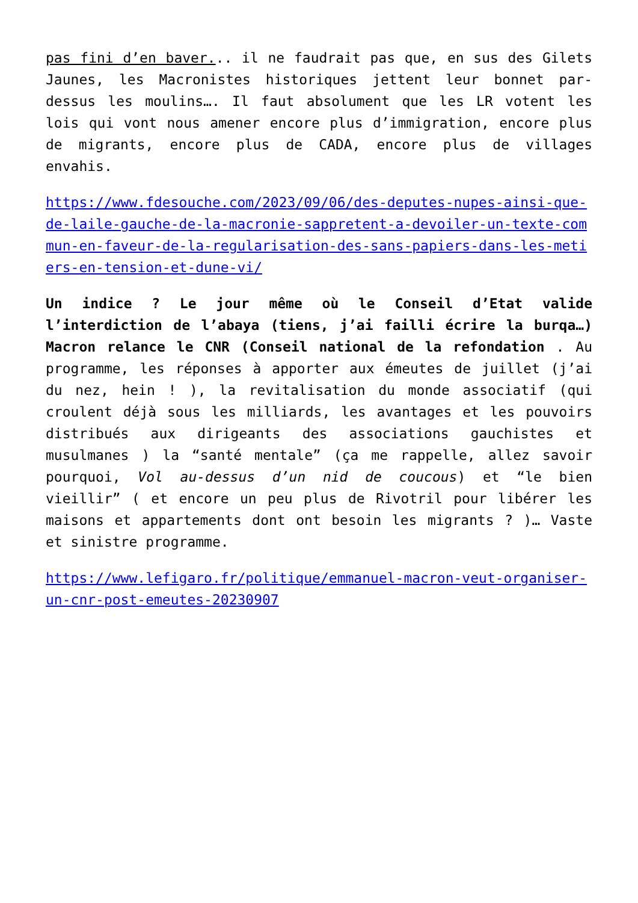pas fini d’en baver... il ne faudrait pas que, en sus des Gilets Jaunes, les Macronistes historiques jettent leur bonnet par-dessus les moulins…. Il faut absolument que les LR votent les lois qui vont nous amener encore plus d’immigration, encore plus de migrants, encore plus de CADA, encore plus de villages envahis.
https://www.fdesouche.com/2023/09/06/des-deputes-nupes-ainsi-que-de-laile-gauche-de-la-macronie-sappretent-a-devoiler-un-texte-commun-en-faveur-de-la-regularisation-des-sans-papiers-dans-les-metiers-en-tension-et-dune-vi/
Un indice ? Le jour même où le Conseil d’Etat valide l’interdiction de l’abaya (tiens, j’ai failli écrire la burqa…) Macron relance le CNR (Conseil national de la refondation . Au programme, les réponses à apporter aux émeutes de juillet (j’ai du nez, hein ! ), la revitalisation du monde associatif (qui croulent déjà sous les milliards, les avantages et les pouvoirs distribués aux dirigeants des associations gauchistes et musulmanes ) la “santé mentale” (ça me rappelle, allez savoir pourquoi, Vol au-dessus d’un nid de coucous) et “le bien vieillir” ( et encore un peu plus de Rivotril pour libérer les maisons et appartements dont ont besoin les migrants ? )… Vaste et sinistre programme.
https://www.lefigaro.fr/politique/emmanuel-macron-veut-organiser-un-cnr-post-emeutes-20230907